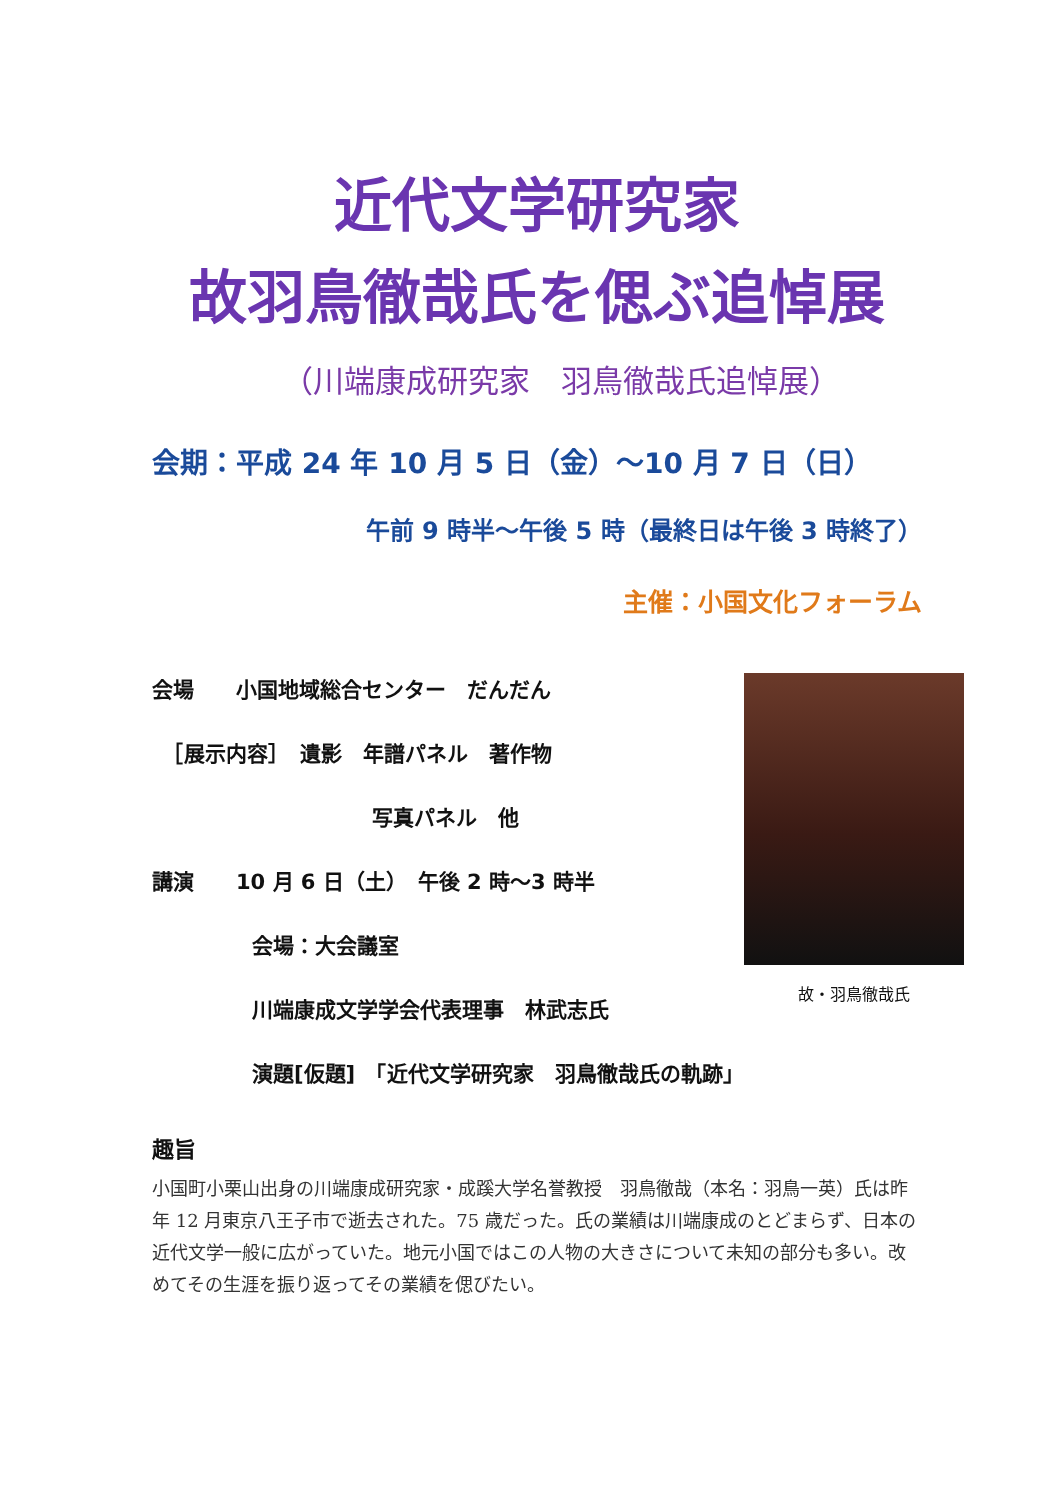近代文学研究家
故羽鳥徹哉氏を偲ぶ追悼展
（川端康成研究家　羽鳥徹哉氏追悼展）
会期：平成 24 年 10 月 5 日（金）～10 月 7 日（日）
午前 9 時半～午後 5 時（最終日は午後 3 時終了）
主催：小国文化フォーラム
会場　　小国地域総合センター　だんだん
　［展示内容］　遺影　年譜パネル　著作物
写真パネル　他
講演　　10 月 6 日（土）　午後 2 時～3 時半
会場：大会議室
川端康成文学学会代表理事　林武志氏
演題[仮題]　「近代文学研究家　羽鳥徹哉氏の軌跡」
故・羽鳥徹哉氏
趣旨
小国町小栗山出身の川端康成研究家・成蹊大学名誉教授　羽鳥徹哉（本名：羽鳥一英）氏は昨年 12 月東京八王子市で逝去された。75 歳だった。氏の業績は川端康成のとどまらず、日本の近代文学一般に広がっていた。地元小国ではこの人物の大きさについて未知の部分も多い。改めてその生涯を振り返ってその業績を偲びたい。